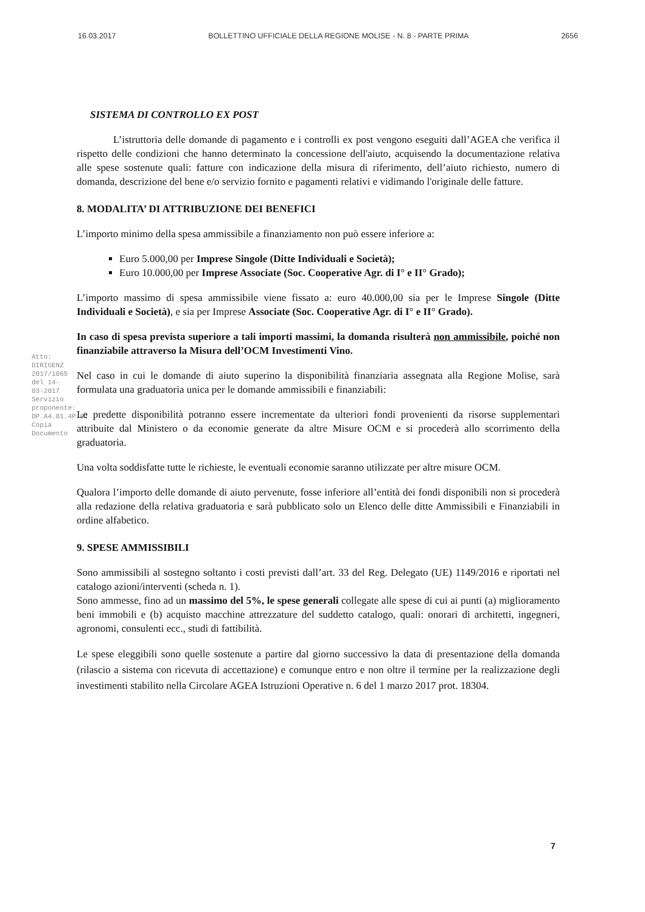16.03.2017 BOLLETTINO UFFICIALE DELLA REGIONE MOLISE - N. 8 - PARTE PRIMA 2656
Atto: DIRIGENZ 2017/1065 del 14-03-2017
Servizio proponente: DP.A4.01.4P.01
Copia Documento
SISTEMA DI CONTROLLO EX POST
L’istruttoria delle domande di pagamento e i controlli ex post vengono eseguiti dall’AGEA che verifica il rispetto delle condizioni che hanno determinato la concessione dell'aiuto, acquisendo la documentazione relativa alle spese sostenute quali: fatture con indicazione della misura di riferimento, dell’aiuto richiesto, numero di domanda, descrizione del bene e/o servizio fornito e pagamenti relativi e vidimando l'originale delle fatture.
8. MODALITA’ DI ATTRIBUZIONE DEI BENEFICI
L’importo minimo della spesa ammissibile a finanziamento non può essere inferiore a:
Euro 5.000,00 per Imprese Singole (Ditte Individuali e Società);
Euro 10.000,00 per Imprese Associate (Soc. Cooperative Agr. di I° e II° Grado);
L’importo massimo di spesa ammissibile viene fissato a: euro 40.000,00 sia per le Imprese Singole (Ditte Individuali e Società), e sia per Imprese Associate (Soc. Cooperative Agr. di I° e II° Grado).
In caso di spesa prevista superiore a tali importi massimi, la domanda risulterà non ammissibile, poiché non finanziabile attraverso la Misura dell’OCM Investimenti Vino.
Nel caso in cui le domande di aiuto superino la disponibilità finanziaria assegnata alla Regione Molise, sarà formulata una graduatoria unica per le domande ammissibili e finanziabili:
Le predette disponibilità potranno essere incrementate da ulteriori fondi provenienti da risorse supplementari attribuite dal Ministero o da economie generate da altre Misure OCM e si procederà allo scorrimento della graduatoria.
Una volta soddisfatte tutte le richieste, le eventuali economie saranno utilizzate per altre misure OCM.
Qualora l’importo delle domande di aiuto pervenute, fosse inferiore all’entità dei fondi disponibili non si procederà alla redazione della relativa graduatoria e sarà pubblicato solo un Elenco delle ditte Ammissibili e Finanziabili in ordine alfabetico.
9. SPESE AMMISSIBILI
Sono ammissibili al sostegno soltanto i costi previsti dall’art. 33 del Reg. Delegato (UE) 1149/2016 e riportati nel catalogo azioni/interventi (scheda n. 1).
Sono ammesse, fino ad un massimo del 5%, le spese generali collegate alle spese di cui ai punti (a) miglioramento beni immobili e (b) acquisto macchine attrezzature del suddetto catalogo, quali: onorari di architetti, ingegneri, agronomi, consulenti ecc., studi di fattibilità.
Le spese eleggibili sono quelle sostenute a partire dal giorno successivo la data di presentazione della domanda (rilascio a sistema con ricevuta di accettazione) e comunque entro e non oltre il termine per la realizzazione degli investimenti stabilito nella Circolare AGEA Istruzioni Operative n. 6 del 1 marzo 2017 prot. 18304.
7